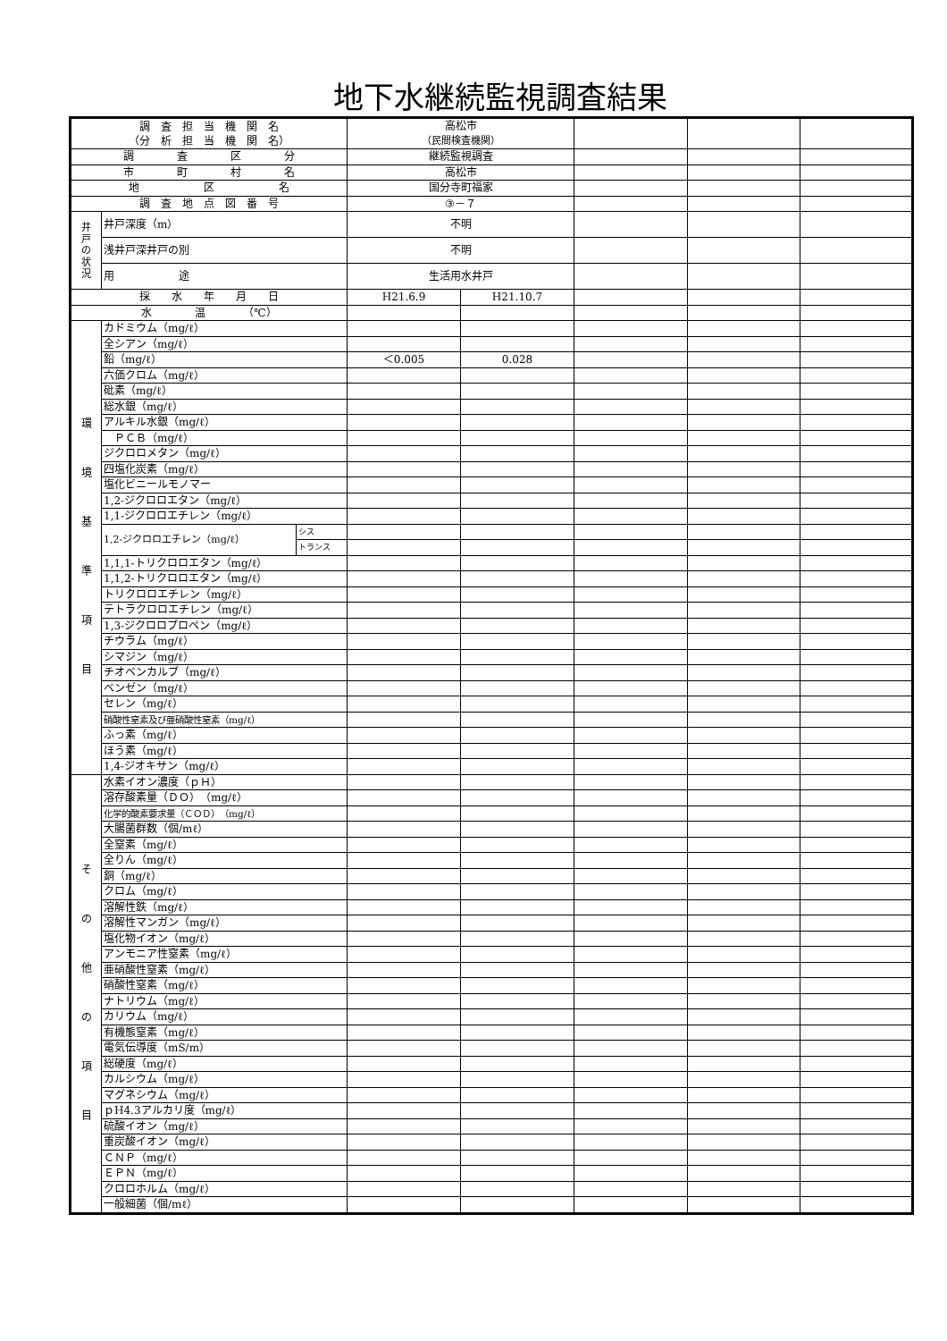地下水継続監視調査結果
| 調 査 担 当 機 関 名 （分 析 担 当 機 関 名） | | | 高松市 （民間検査機関） | | | | |
| 調 査 区 分 | | | 継続監視調査 | | | | |
| 市 町 村 名 | | | 高松市 | | | | |
| 地 区 名 | | | 国分寺町福家 | | | | |
| 調 査 地 点 図 番 号 | | | ③－７ | | | | |
| 井 戸 の 状 況 | 井戸深度（m） | | 不明 | | | | |
| | 浅井戸深井戸の別 | | 不明 | | | | |
| | 用 途 | | 生活用水井戸 | | | | |
| 採 水 年 月 日 | | | H21.6.9 | H21.10.7 | | | |
| 水 温 （℃） | | | | | | | |
| 環 境 基 準 項 目 | カドミウム（mg/ℓ） | | | | | | |
| | 全シアン（mg/ℓ） | | | | | | |
| | 鉛（mg/ℓ） | | ＜0.005 | 0.028 | | | |
| | 六価クロム（mg/ℓ） | | | | | | |
| | 砒素（mg/ℓ） | | | | | | |
| | 総水銀（mg/ℓ） | | | | | | |
| | アルキル水銀（mg/ℓ） | | | | | | |
| | ＰＣＢ（mg/ℓ） | | | | | | |
| | ジクロロメタン（mg/ℓ） | | | | | | |
| | 四塩化炭素（mg/ℓ） | | | | | | |
| | 塩化ビニールモノマー | | | | | | |
| | 1,2-ジクロロエタン（mg/ℓ） | | | | | | |
| | 1,1-ジクロロエチレン（mg/ℓ） | | | | | | |
| | 1,2-ジクロロエチレン（mg/ℓ） | シス | | | | | |
| | | トランス | | | | | |
| | 1,1,1-トリクロロエタン（mg/ℓ） | | | | | | |
| | 1,1,2-トリクロロエタン（mg/ℓ） | | | | | | |
| | トリクロロエチレン（mg/ℓ） | | | | | | |
| | テトラクロロエチレン（mg/ℓ） | | | | | | |
| | 1,3-ジクロロプロペン（mg/ℓ） | | | | | | |
| | チウラム（mg/ℓ） | | | | | | |
| | シマジン（mg/ℓ） | | | | | | |
| | チオベンカルブ（mg/ℓ） | | | | | | |
| | ベンゼン（mg/ℓ） | | | | | | |
| | セレン（mg/ℓ） | | | | | | |
| | 硝酸性窒素及び亜硝酸性窒素（mg/ℓ） | | | | | | |
| | ふっ素（mg/ℓ） | | | | | | |
| | ほう素（mg/ℓ） | | | | | | |
| | 1,4-ジオキサン（mg/ℓ） | | | | | | |
| そ の 他 の 項 目 | 水素イオン濃度（ｐＨ） | | | | | | |
| | 溶存酸素量（ＤＯ）（mg/ℓ） | | | | | | |
| | 化学的酸素要求量（ＣＯＤ）（mg/ℓ） | | | | | | |
| | 大腸菌群数（個/mℓ） | | | | | | |
| | 全窒素（mg/ℓ） | | | | | | |
| | 全りん（mg/ℓ） | | | | | | |
| | 銅（mg/ℓ） | | | | | | |
| | クロム（mg/ℓ） | | | | | | |
| | 溶解性鉄（mg/ℓ） | | | | | | |
| | 溶解性マンガン（mg/ℓ） | | | | | | |
| | 塩化物イオン（mg/ℓ） | | | | | | |
| | アンモニア性窒素（mg/ℓ） | | | | | | |
| | 亜硝酸性窒素（mg/ℓ） | | | | | | |
| | 硝酸性窒素（mg/ℓ） | | | | | | |
| | ナトリウム（mg/ℓ） | | | | | | |
| | カリウム（mg/ℓ） | | | | | | |
| | 有機態窒素（mg/ℓ） | | | | | | |
| | 電気伝導度（mS/m） | | | | | | |
| | 総硬度（mg/ℓ） | | | | | | |
| | カルシウム（mg/ℓ） | | | | | | |
| | マグネシウム（mg/ℓ） | | | | | | |
| | ｐH4.3アルカリ度（mg/ℓ） | | | | | | |
| | 硫酸イオン（mg/ℓ） | | | | | | |
| | 重炭酸イオン（mg/ℓ） | | | | | | |
| | ＣＮＰ（mg/ℓ） | | | | | | |
| | ＥＰＮ（mg/ℓ） | | | | | | |
| | クロロホルム（mg/ℓ） | | | | | | |
| | 一般細菌（個/mℓ） | | | | | | |